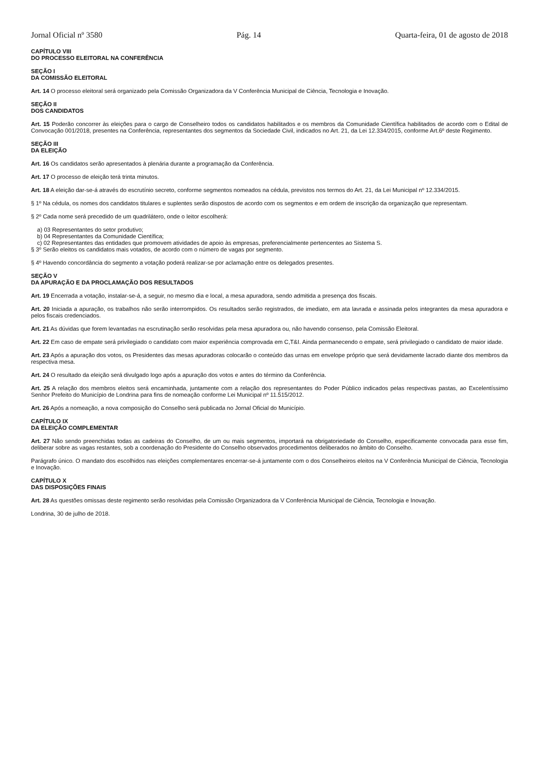Jornal Oficial nº 3580 Pág. 14 Quarta-feira, 01 de agosto de 2018
CAPÍTULO VIII
DO PROCESSO ELEITORAL NA CONFERÊNCIA
SEÇÃO I
DA COMISSÃO ELEITORAL
Art. 14 O processo eleitoral será organizado pela Comissão Organizadora da V Conferência Municipal de Ciência, Tecnologia e Inovação.
SEÇÃO II
DOS CANDIDATOS
Art. 15 Poderão concorrer às eleições para o cargo de Conselheiro todos os candidatos habilitados e os membros da Comunidade Científica habilitados de acordo com o Edital de Convocação 001/2018, presentes na Conferência, representantes dos segmentos da Sociedade Civil, indicados no Art. 21, da Lei 12.334/2015, conforme Art.6º deste Regimento.
SEÇÃO III
DA ELEIÇÃO
Art. 16 Os candidatos serão apresentados à plenária durante a programação da Conferência.
Art. 17 O processo de eleição terá trinta minutos.
Art. 18 A eleição dar-se-á através do escrutínio secreto, conforme segmentos nomeados na cédula, previstos nos termos do Art. 21, da Lei Municipal nº 12.334/2015.
§ 1º Na cédula, os nomes dos candidatos titulares e suplentes serão dispostos de acordo com os segmentos e em ordem de inscrição da organização que representam.
§ 2º Cada nome será precedido de um quadrilátero, onde o leitor escolherá:
a) 03 Representantes do setor produtivo;
b) 04 Representantes da Comunidade Científica;
c) 02 Representantes das entidades que promovem atividades de apoio às empresas, preferencialmente pertencentes ao Sistema S.
§ 3º Serão eleitos os candidatos mais votados, de acordo com o número de vagas por segmento.
§ 4º Havendo concordância do segmento a votação poderá realizar-se por aclamação entre os delegados presentes.
SEÇÃO V
DA APURAÇÃO E DA PROCLAMAÇÃO DOS RESULTADOS
Art. 19 Encerrada a votação, instalar-se-á, a seguir, no mesmo dia e local, a mesa apuradora, sendo admitida a presença dos fiscais.
Art. 20 Iniciada a apuração, os trabalhos não serão interrompidos. Os resultados serão registrados, de imediato, em ata lavrada e assinada pelos integrantes da mesa apuradora e pelos fiscais credenciados.
Art. 21 As dúvidas que forem levantadas na escrutinação serão resolvidas pela mesa apuradora ou, não havendo consenso, pela Comissão Eleitoral.
Art. 22 Em caso de empate será privilegiado o candidato com maior experiência comprovada em C,T&I. Ainda permanecendo o empate, será privilegiado o candidato de maior idade.
Art. 23 Após a apuração dos votos, os Presidentes das mesas apuradoras colocarão o conteúdo das urnas em envelope próprio que será devidamente lacrado diante dos membros da respectiva mesa.
Art. 24 O resultado da eleição será divulgado logo após a apuração dos votos e antes do término da Conferência.
Art. 25 A relação dos membros eleitos será encaminhada, juntamente com a relação dos representantes do Poder Público indicados pelas respectivas pastas, ao Excelentíssimo Senhor Prefeito do Município de Londrina para fins de nomeação conforme Lei Municipal nº 11.515/2012.
Art. 26 Após a nomeação, a nova composição do Conselho será publicada no Jornal Oficial do Município.
CAPÍTULO IX
DA ELEIÇÃO COMPLEMENTAR
Art. 27 Não sendo preenchidas todas as cadeiras do Conselho, de um ou mais segmentos, importará na obrigatoriedade do Conselho, especificamente convocada para esse fim, deliberar sobre as vagas restantes, sob a coordenação do Presidente do Conselho observados procedimentos deliberados no âmbito do Conselho.
Parágrafo único. O mandato dos escolhidos nas eleições complementares encerrar-se-á juntamente com o dos Conselheiros eleitos na V Conferência Municipal de Ciência, Tecnologia e Inovação.
CAPÍTULO X
DAS DISPOSIÇÕES FINAIS
Art. 28 As questões omissas deste regimento serão resolvidas pela Comissão Organizadora da V Conferência Municipal de Ciência, Tecnologia e Inovação.
Londrina, 30 de julho de 2018.